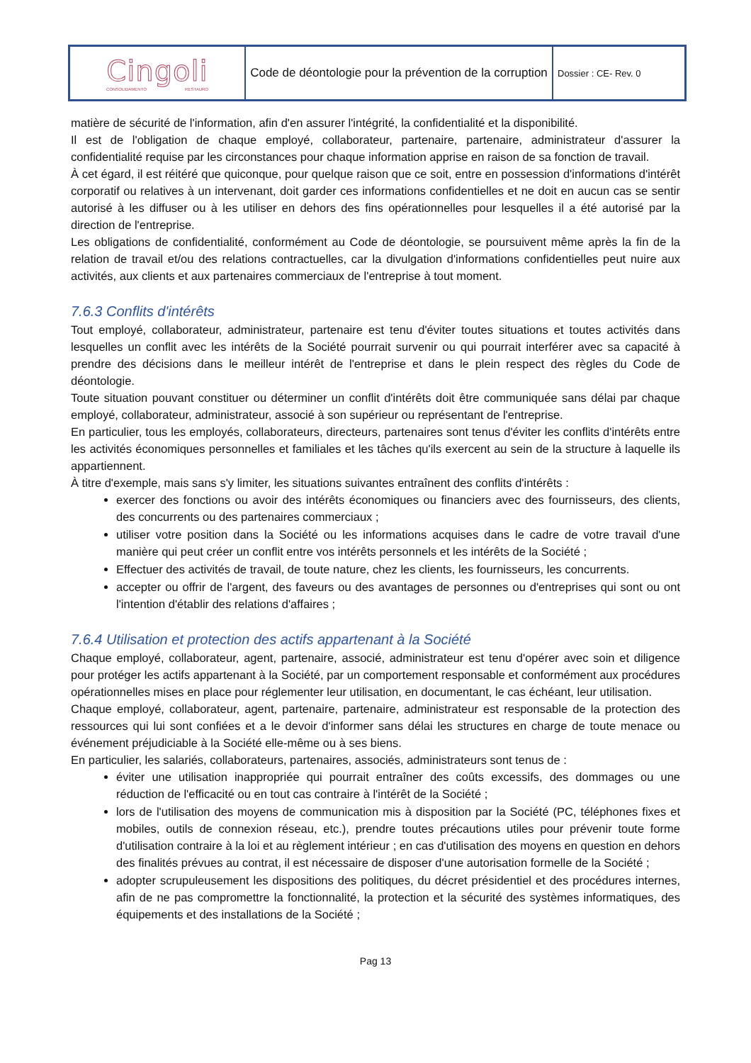| Cingoli CONSOLIDAMENTO RESTAURO | Code de déontologie pour la prévention de la corruption | Dossier : CE- Rev. 0 |
matière de sécurité de l'information, afin d'en assurer l'intégrité, la confidentialité et la disponibilité.
Il est de l'obligation de chaque employé, collaborateur, partenaire, partenaire, administrateur d'assurer la confidentialité requise par les circonstances pour chaque information apprise en raison de sa fonction de travail.
À cet égard, il est réitéré que quiconque, pour quelque raison que ce soit, entre en possession d'informations d'intérêt corporatif ou relatives à un intervenant, doit garder ces informations confidentielles et ne doit en aucun cas se sentir autorisé à les diffuser ou à les utiliser en dehors des fins opérationnelles pour lesquelles il a été autorisé par la direction de l'entreprise.
Les obligations de confidentialité, conformément au Code de déontologie, se poursuivent même après la fin de la relation de travail et/ou des relations contractuelles, car la divulgation d'informations confidentielles peut nuire aux activités, aux clients et aux partenaires commerciaux de l'entreprise à tout moment.
7.6.3 Conflits d'intérêts
Tout employé, collaborateur, administrateur, partenaire est tenu d'éviter toutes situations et toutes activités dans lesquelles un conflit avec les intérêts de la Société pourrait survenir ou qui pourrait interférer avec sa capacité à prendre des décisions dans le meilleur intérêt de l'entreprise et dans le plein respect des règles du Code de déontologie.
Toute situation pouvant constituer ou déterminer un conflit d'intérêts doit être communiquée sans délai par chaque employé, collaborateur, administrateur, associé à son supérieur ou représentant de l'entreprise.
En particulier, tous les employés, collaborateurs, directeurs, partenaires sont tenus d'éviter les conflits d'intérêts entre les activités économiques personnelles et familiales et les tâches qu'ils exercent au sein de la structure à laquelle ils appartiennent.
À titre d'exemple, mais sans s'y limiter, les situations suivantes entraînent des conflits d'intérêts :
exercer des fonctions ou avoir des intérêts économiques ou financiers avec des fournisseurs, des clients, des concurrents ou des partenaires commerciaux ;
utiliser votre position dans la Société ou les informations acquises dans le cadre de votre travail d'une manière qui peut créer un conflit entre vos intérêts personnels et les intérêts de la Société ;
Effectuer des activités de travail, de toute nature, chez les clients, les fournisseurs, les concurrents.
accepter ou offrir de l'argent, des faveurs ou des avantages de personnes ou d'entreprises qui sont ou ont l'intention d'établir des relations d'affaires ;
7.6.4 Utilisation et protection des actifs appartenant à la Société
Chaque employé, collaborateur, agent, partenaire, associé, administrateur est tenu d'opérer avec soin et diligence pour protéger les actifs appartenant à la Société, par un comportement responsable et conformément aux procédures opérationnelles mises en place pour réglementer leur utilisation, en documentant, le cas échéant, leur utilisation.
Chaque employé, collaborateur, agent, partenaire, partenaire, administrateur est responsable de la protection des ressources qui lui sont confiées et a le devoir d'informer sans délai les structures en charge de toute menace ou événement préjudiciable à la Société elle-même ou à ses biens.
En particulier, les salariés, collaborateurs, partenaires, associés, administrateurs sont tenus de :
éviter une utilisation inappropriée qui pourrait entraîner des coûts excessifs, des dommages ou une réduction de l'efficacité ou en tout cas contraire à l'intérêt de la Société ;
lors de l'utilisation des moyens de communication mis à disposition par la Société (PC, téléphones fixes et mobiles, outils de connexion réseau, etc.), prendre toutes précautions utiles pour prévenir toute forme d'utilisation contraire à la loi et au règlement intérieur ; en cas d'utilisation des moyens en question en dehors des finalités prévues au contrat, il est nécessaire de disposer d'une autorisation formelle de la Société ;
adopter scrupuleusement les dispositions des politiques, du décret présidentiel et des procédures internes, afin de ne pas compromettre la fonctionnalité, la protection et la sécurité des systèmes informatiques, des équipements et des installations de la Société ;
Pag 13